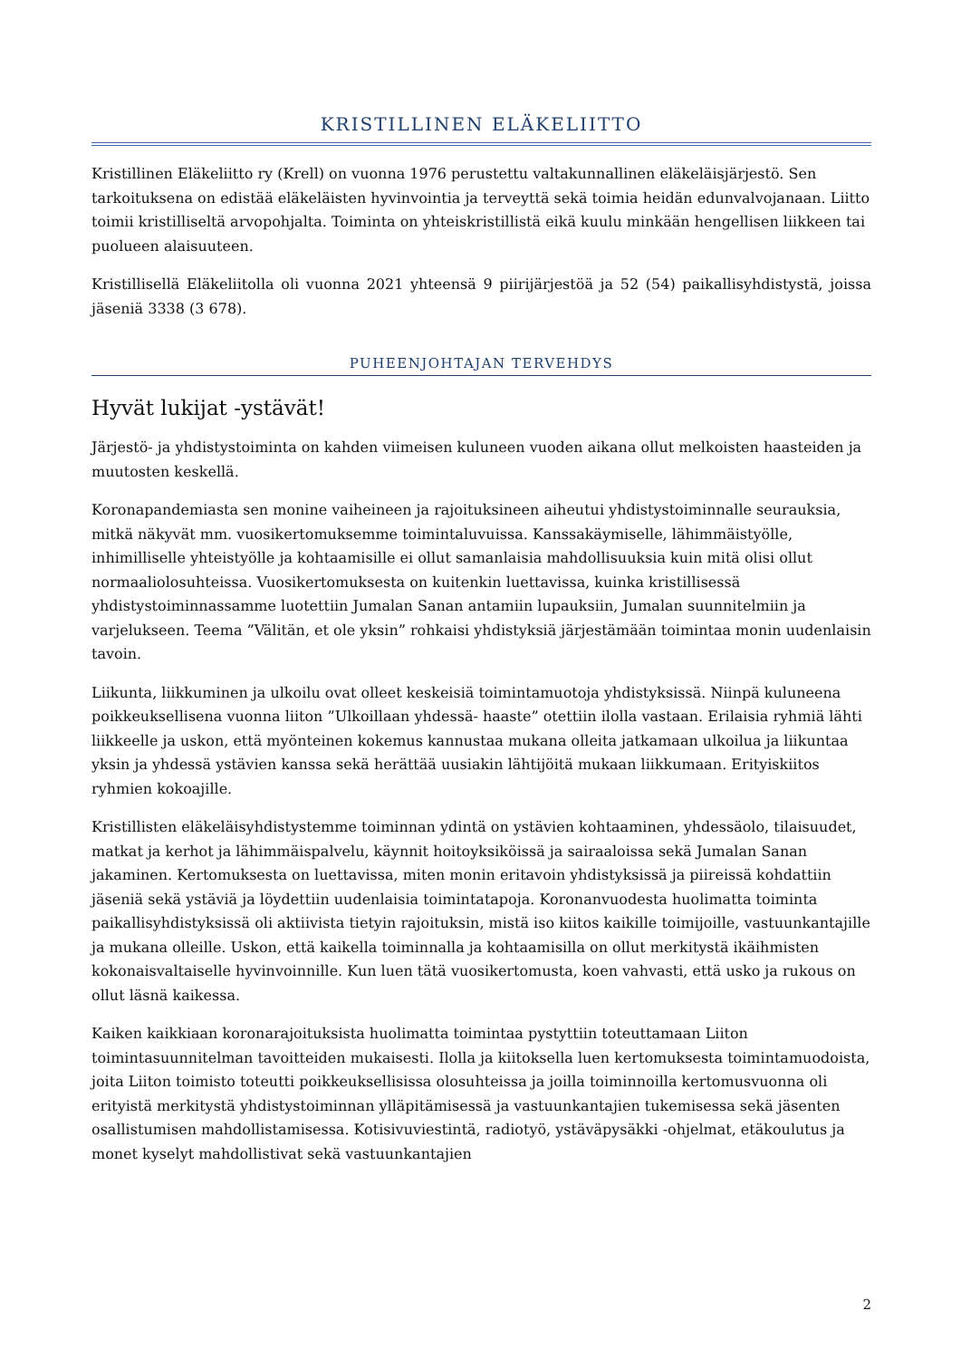KRISTILLINEN ELÄKELIITTO
Kristillinen Eläkeliitto ry (Krell) on vuonna 1976 perustettu valtakunnallinen eläkeläisjärjestö. Sen tarkoituksena on edistää eläkeläisten hyvinvointia ja terveyttä sekä toimia heidän edunvalvojanaan. Liitto toimii kristilliseltä arvopohjalta. Toiminta on yhteiskristillistä eikä kuulu minkään hengellisen liikkeen tai puolueen alaisuuteen.
Kristillisellä Eläkeliitolla oli vuonna 2021 yhteensä 9 piirijärjestöä ja 52 (54) paikallisyhdistystä, joissa jäseniä 3338 (3 678).
PUHEENJOHTAJAN TERVEHDYS
Hyvät lukijat -ystävät!
Järjestö- ja yhdistystoiminta on kahden viimeisen kuluneen vuoden aikana ollut melkoisten haasteiden ja muutosten keskellä.
Koronapandemiasta sen monine vaiheineen ja rajoituksineen aiheutui yhdistystoiminnalle seurauksia, mitkä näkyvät mm. vuosikertomuksemme toimintaluvuissa. Kanssakäymiselle, lähimmäistyölle, inhimilliselle yhteistyölle ja kohtaamisille ei ollut samanlaisia mahdollisuuksia kuin mitä olisi ollut normaaliolosuhteissa. Vuosikertomuksesta on kuitenkin luettavissa, kuinka kristillisessä yhdistystoiminnassamme luotettiin Jumalan Sanan antamiin lupauksiin, Jumalan suunnitelmiin ja varjelukseen. Teema ”Välitän, et ole yksin” rohkaisi yhdistyksiä järjestämään toimintaa monin uudenlaisin tavoin.
Liikunta, liikkuminen ja ulkoilu ovat olleet keskeisiä toimintamuotoja yhdistyksissä. Niinpä kuluneena poikkeuksellisena vuonna liiton ”Ulkoillaan yhdessä- haaste” otettiin ilolla vastaan. Erilaisia ryhmiä lähti liikkeelle ja uskon, että myönteinen kokemus kannustaa mukana olleita jatkamaan ulkoilua ja liikuntaa yksin ja yhdessä ystävien kanssa sekä herättää uusiakin lähtijöitä mukaan liikkumaan. Erityiskiitos ryhmien kokoajille.
Kristillisten eläkeläisyhdistystemme toiminnan ydintä on ystävien kohtaaminen, yhdessäolo, tilaisuudet, matkat ja kerhot ja lähimmäispalvelu, käynnit hoitoyksiköissä ja sairaaloissa sekä Jumalan Sanan jakaminen. Kertomuksesta on luettavissa, miten monin eritavoin yhdistyksissä ja piireissä kohdattiin jäseniä sekä ystäviä ja löydettiin uudenlaisia toimintatapoja. Koronanvuodesta huolimatta toiminta paikallisyhdistyksissä oli aktiivista tietyin rajoituksin, mistä iso kiitos kaikille toimijoille, vastuunkantajille ja mukana olleille. Uskon, että kaikella toiminnalla ja kohtaamisilla on ollut merkitystä ikäihmisten kokonaisvaltaiselle hyvinvoinnille. Kun luen tätä vuosikertomusta, koen vahvasti, että usko ja rukous on ollut läsnä kaikessa.
Kaiken kaikkiaan koronarajoituksista huolimatta toimintaa pystyttiin toteuttamaan Liiton toimintasuunnitelman tavoitteiden mukaisesti. Ilolla ja kiitoksella luen kertomuksesta toimintamuodoista, joita Liiton toimisto toteutti poikkeuksellisissa olosuhteissa ja joilla toiminnoilla kertomusvuonna oli erityistä merkitystä yhdistystoiminnan ylläpitämisessä ja vastuunkantajien tukemisessa sekä jäsenten osallistumisen mahdollistamisessa. Kotisivuviestintä, radiotyö, ystäväpysäkki -ohjelmat, etäkoulutus ja monet kyselyt mahdollistivat sekä vastuunkantajien
2